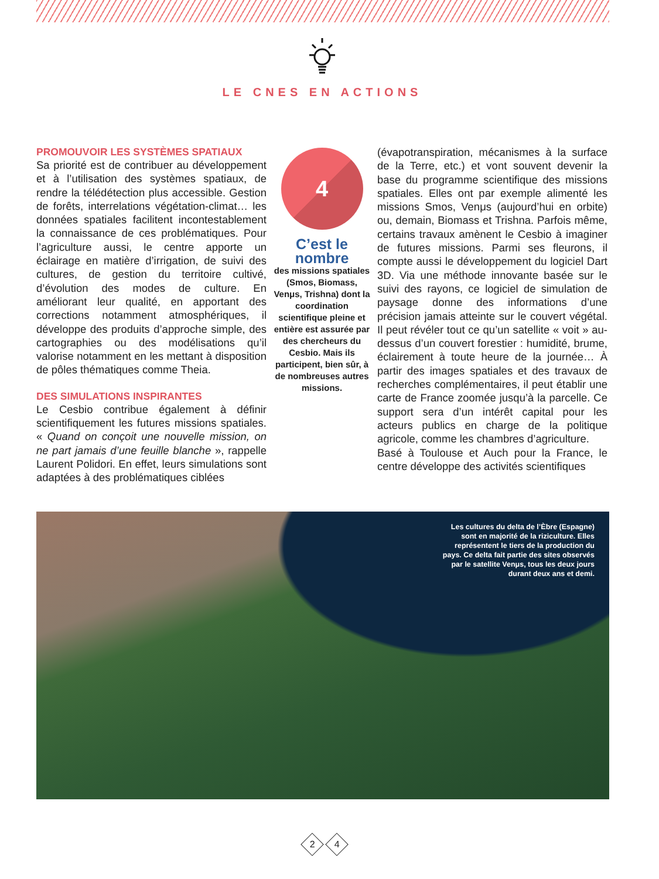LE CNES EN ACTIONS
PROMOUVOIR LES SYSTÈMES SPATIAUX
Sa priorité est de contribuer au développement et à l’utilisation des systèmes spatiaux, de rendre la télédétection plus accessible. Gestion de forêts, interrelations végétation-climat… les données spatiales facilitent incontestablement la connaissance de ces problématiques. Pour l’agriculture aussi, le centre apporte un éclairage en matière d’irrigation, de suivi des cultures, de gestion du territoire cultivé, d’évolution des modes de culture. En améliorant leur qualité, en apportant des corrections notamment atmosphériques, il développe des produits d’approche simple, des cartographies ou des modélisations qu’il valorise notamment en les mettant à disposition de pôles thématiques comme Theia.
DES SIMULATIONS INSPIRANTES
Le Cesbio contribue également à définir scientifiquement les futures missions spatiales. « Quand on conçoit une nouvelle mission, on ne part jamais d’une feuille blanche », rappelle Laurent Polidori. En effet, leurs simulations sont adaptées à des problématiques ciblées
4
C’est le nombre
des missions spatiales (Smos, Biomass, Venμs, Trishna) dont la coordination scientifique pleine et entière est assurée par des chercheurs du Cesbio. Mais ils participent, bien sûr, à de nombreuses autres missions.
(évapotranspiration, mécanismes à la surface de la Terre, etc.) et vont souvent devenir la base du programme scientifique des missions spatiales. Elles ont par exemple alimenté les missions Smos, Venμs (aujourd’hui en orbite) ou, demain, Biomass et Trishna. Parfois même, certains travaux amènent le Cesbio à imaginer de futures missions. Parmi ses fleurons, il compte aussi le développement du logiciel Dart 3D. Via une méthode innovante basée sur le suivi des rayons, ce logiciel de simulation de paysage donne des informations d’une précision jamais atteinte sur le couvert végétal. Il peut révéler tout ce qu’un satellite « voit » au-dessus d’un couvert forestier : humidité, brume, éclairement à toute heure de la journée… À partir des images spatiales et des travaux de recherches complémentaires, il peut établir une carte de France zoomée jusqu’à la parcelle. Ce support sera d’un intérêt capital pour les acteurs publics en charge de la politique agricole, comme les chambres d’agriculture.
Basé à Toulouse et Auch pour la France, le centre développe des activités scientifiques
Les cultures du delta de l’Èbre (Espagne) sont en majorité de la riziculture. Elles représentent le tiers de la production du pays. Ce delta fait partie des sites observés par le satellite Venμs, tous les deux jours durant deux ans et demi.
2 4